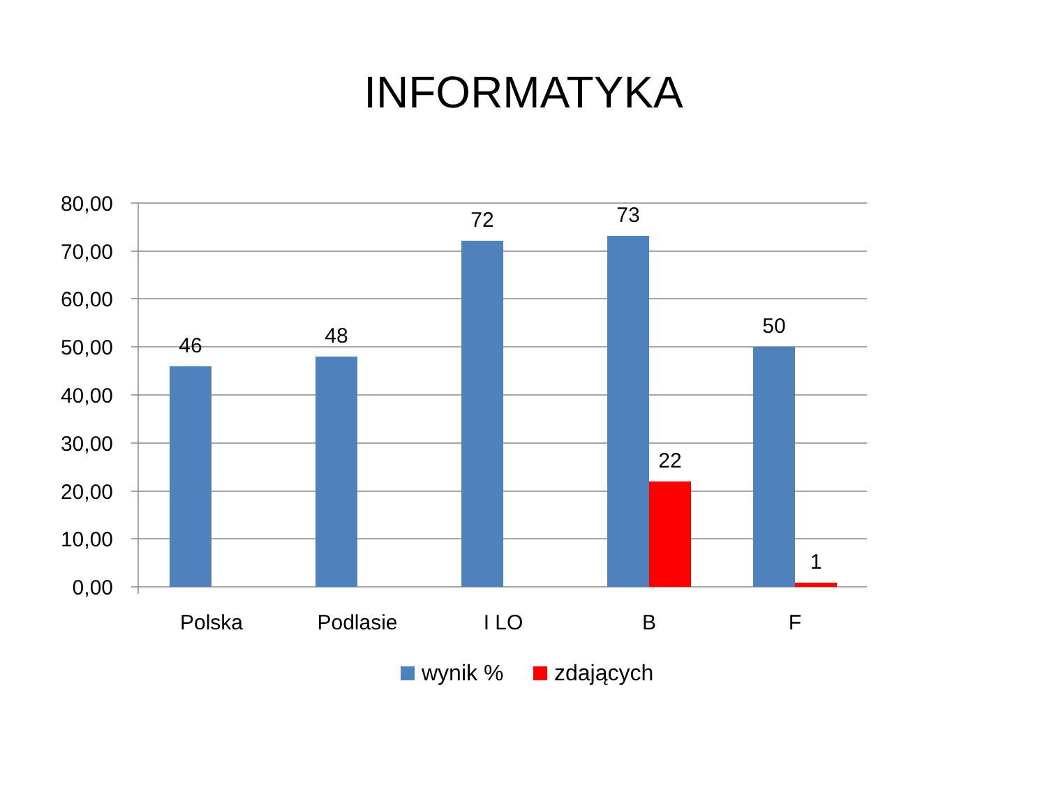INFORMATYKA
80,00
70,00
60,00
50,00
40,00
30,00
20,00
10,00
0,00
46
48
72
73
50
22
1
Polska
Podlasie
I LO
B
F
wynik %
zdających